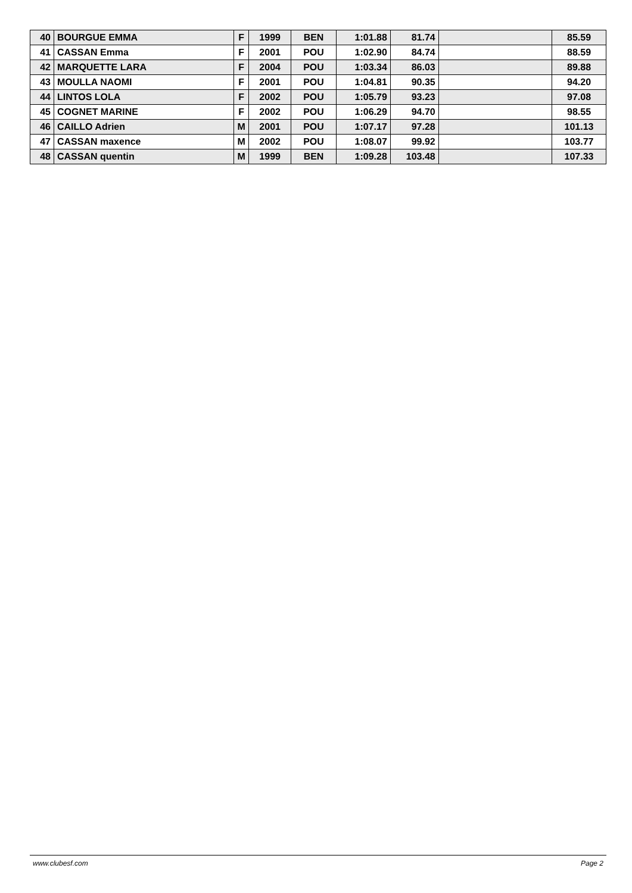| 40 | BOURGUE EMMA | F | 1999 | BEN | 1:01.88 | 81.74 | | 85.59 |
| 41 | CASSAN Emma | F | 2001 | POU | 1:02.90 | 84.74 | | 88.59 |
| 42 | MARQUETTE LARA | F | 2004 | POU | 1:03.34 | 86.03 | | 89.88 |
| 43 | MOULLA NAOMI | F | 2001 | POU | 1:04.81 | 90.35 | | 94.20 |
| 44 | LINTOS LOLA | F | 2002 | POU | 1:05.79 | 93.23 | | 97.08 |
| 45 | COGNET MARINE | F | 2002 | POU | 1:06.29 | 94.70 | | 98.55 |
| 46 | CAILLO Adrien | M | 2001 | POU | 1:07.17 | 97.28 | | 101.13 |
| 47 | CASSAN maxence | M | 2002 | POU | 1:08.07 | 99.92 | | 103.77 |
| 48 | CASSAN quentin | M | 1999 | BEN | 1:09.28 | 103.48 | | 107.33 |
www.clubesf.com Page 2